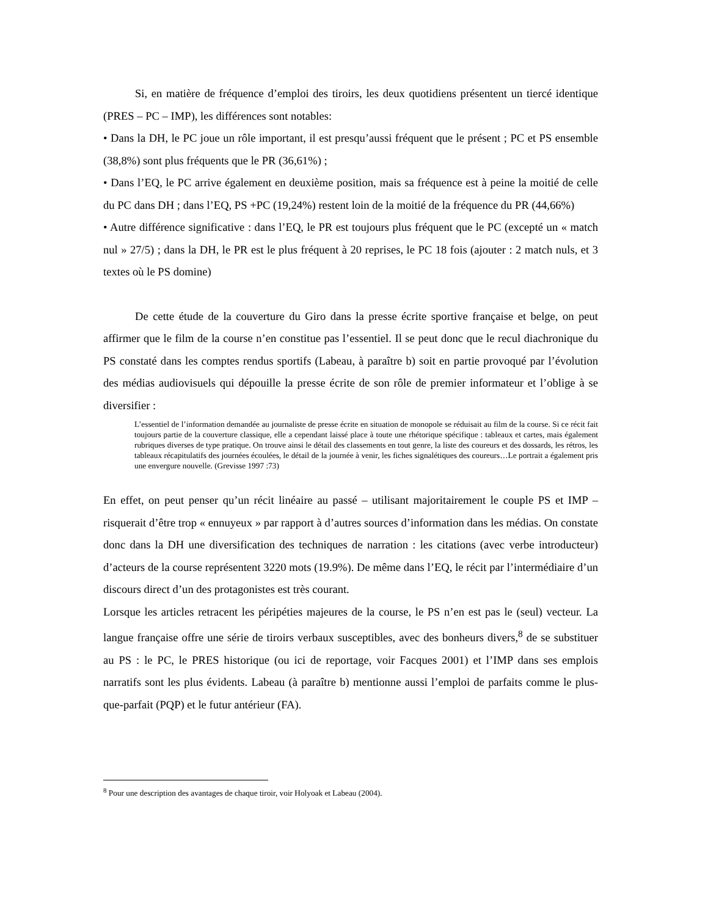Si, en matière de fréquence d’emploi des tiroirs, les deux quotidiens présentent un tiercé identique (PRES – PC – IMP), les différences sont notables:
• Dans la DH, le PC joue un rôle important, il est presqu’aussi fréquent que le présent ; PC et PS ensemble (38,8%) sont plus fréquents que le PR (36,61%) ;
• Dans l’EQ, le PC arrive également en deuxième position, mais sa fréquence est à peine la moitié de celle du PC dans DH ; dans l’EQ, PS +PC (19,24%) restent loin de la moitié de la fréquence du PR (44,66%)
• Autre différence significative : dans l’EQ, le PR est toujours plus fréquent que le PC (excepté un « match nul » 27/5) ; dans la DH, le PR est le plus fréquent à 20 reprises, le PC 18 fois (ajouter : 2 match nuls, et 3 textes où le PS domine)
De cette étude de la couverture du Giro dans la presse écrite sportive française et belge, on peut affirmer que le film de la course n’en constitue pas l’essentiel. Il se peut donc que le recul diachronique du PS constaté dans les comptes rendus sportifs (Labeau, à paraître b) soit en partie provoqué par l’évolution des médias audiovisuels qui dépouille la presse écrite de son rôle de premier informateur et l’oblige à se diversifier :
L’essentiel de l’information demandée au journaliste de presse écrite en situation de monopole se réduisait au film de la course. Si ce récit fait toujours partie de la couverture classique, elle a cependant laissé place à toute une rhétorique spécifique : tableaux et cartes, mais également rubriques diverses de type pratique. On trouve ainsi le détail des classements en tout genre, la liste des coureurs et des dossards, les rétros, les tableaux récapitulatifs des journées écoulées, le détail de la journée à venir, les fiches signalétiques des coureurs…Le portrait a également pris une envergure nouvelle. (Grevisse 1997 :73)
En effet, on peut penser qu’un récit linéaire au passé – utilisant majoritairement le couple PS et IMP – risquerait d’être trop « ennuyeux » par rapport à d’autres sources d’information dans les médias. On constate donc dans la DH une diversification des techniques de narration : les citations (avec verbe introducteur) d’acteurs de la course représentent 3220 mots (19.9%). De même dans l’EQ, le récit par l’intermédiaire d’un discours direct d’un des protagonistes est très courant.
Lorsque les articles retracent les péripéties majeures de la course, le PS n’en est pas le (seul) vecteur. La langue française offre une série de tiroirs verbaux susceptibles, avec des bonheurs divers,<sup>8</sup> de se substituer au PS : le PC, le PRES historique (ou ici de reportage, voir Facques 2001) et l’IMP dans ses emplois narratifs sont les plus évidents. Labeau (à paraître b) mentionne aussi l’emploi de parfaits comme le plus-que-parfait (PQP) et le futur antérieur (FA).
<sup>8</sup> Pour une description des avantages de chaque tiroir, voir Holyoak et Labeau (2004).